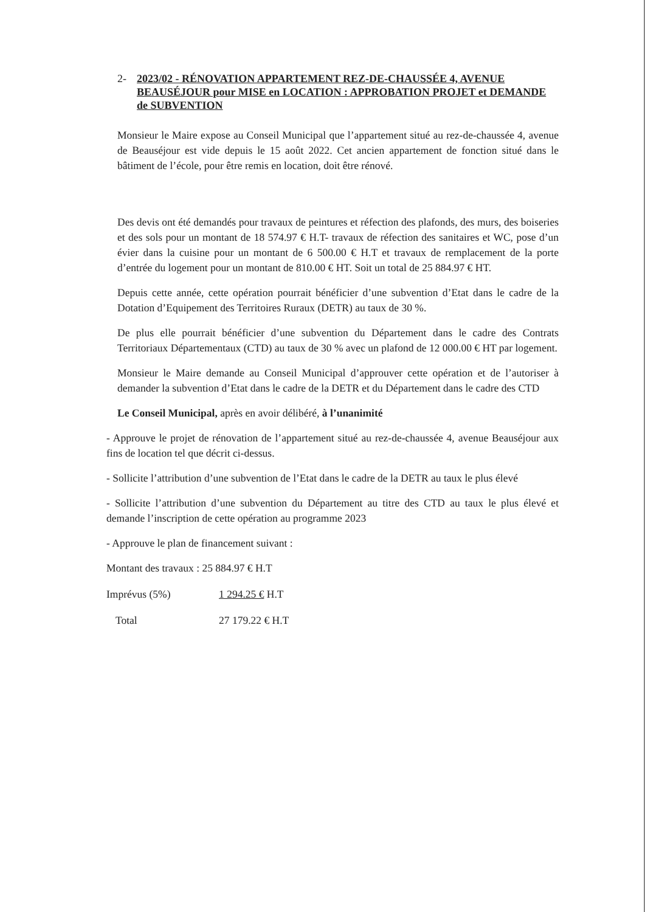2- 2023/02 - RÉNOVATION APPARTEMENT REZ-DE-CHAUSSÉE 4, AVENUE BEAUSÉJOUR pour MISE en LOCATION : APPROBATION PROJET et DEMANDE de SUBVENTION
Monsieur le Maire expose au Conseil Municipal que l’appartement situé au rez-de-chaussée 4, avenue de Beauséjour est vide depuis le 15 août 2022. Cet ancien appartement de fonction situé dans le bâtiment de l’école, pour être remis en location, doit être rénové.
Des devis ont été demandés pour travaux de peintures et réfection des plafonds, des murs, des boiseries et des sols pour un montant de 18 574.97 € H.T- travaux de réfection des sanitaires et WC, pose d’un évier dans la cuisine pour un montant de 6 500.00 € H.T et travaux de remplacement de la porte d’entrée du logement pour un montant de 810.00 € HT. Soit un total de 25 884.97 € HT.
Depuis cette année, cette opération pourrait bénéficier d’une subvention d’Etat dans le cadre de la Dotation d’Equipement des Territoires Ruraux (DETR) au taux de 30 %.
De plus elle pourrait bénéficier d’une subvention du Département dans le cadre des Contrats Territoriaux Départementaux (CTD) au taux de 30 % avec un plafond de 12 000.00 € HT par logement.
Monsieur le Maire demande au Conseil Municipal d’approuver cette opération et de l’autoriser à demander la subvention d’Etat dans le cadre de la DETR et du Département dans le cadre des CTD
Le Conseil Municipal, après en avoir délibéré, à l’unanimité
- Approuve le projet de rénovation de l’appartement situé au rez-de-chaussée 4, avenue Beauséjour aux fins de location tel que décrit ci-dessus.
- Sollicite l’attribution d’une subvention de l’Etat dans le cadre de la DETR au taux le plus élevé
- Sollicite l’attribution d’une subvention du Département au titre des CTD au taux le plus élevé et demande l’inscription de cette opération au programme 2023
- Approuve le plan de financement suivant :
Montant des travaux : 25 884.97 € H.T
Imprévus (5%) 1 294.25 € H.T
Total 27 179.22 € H.T